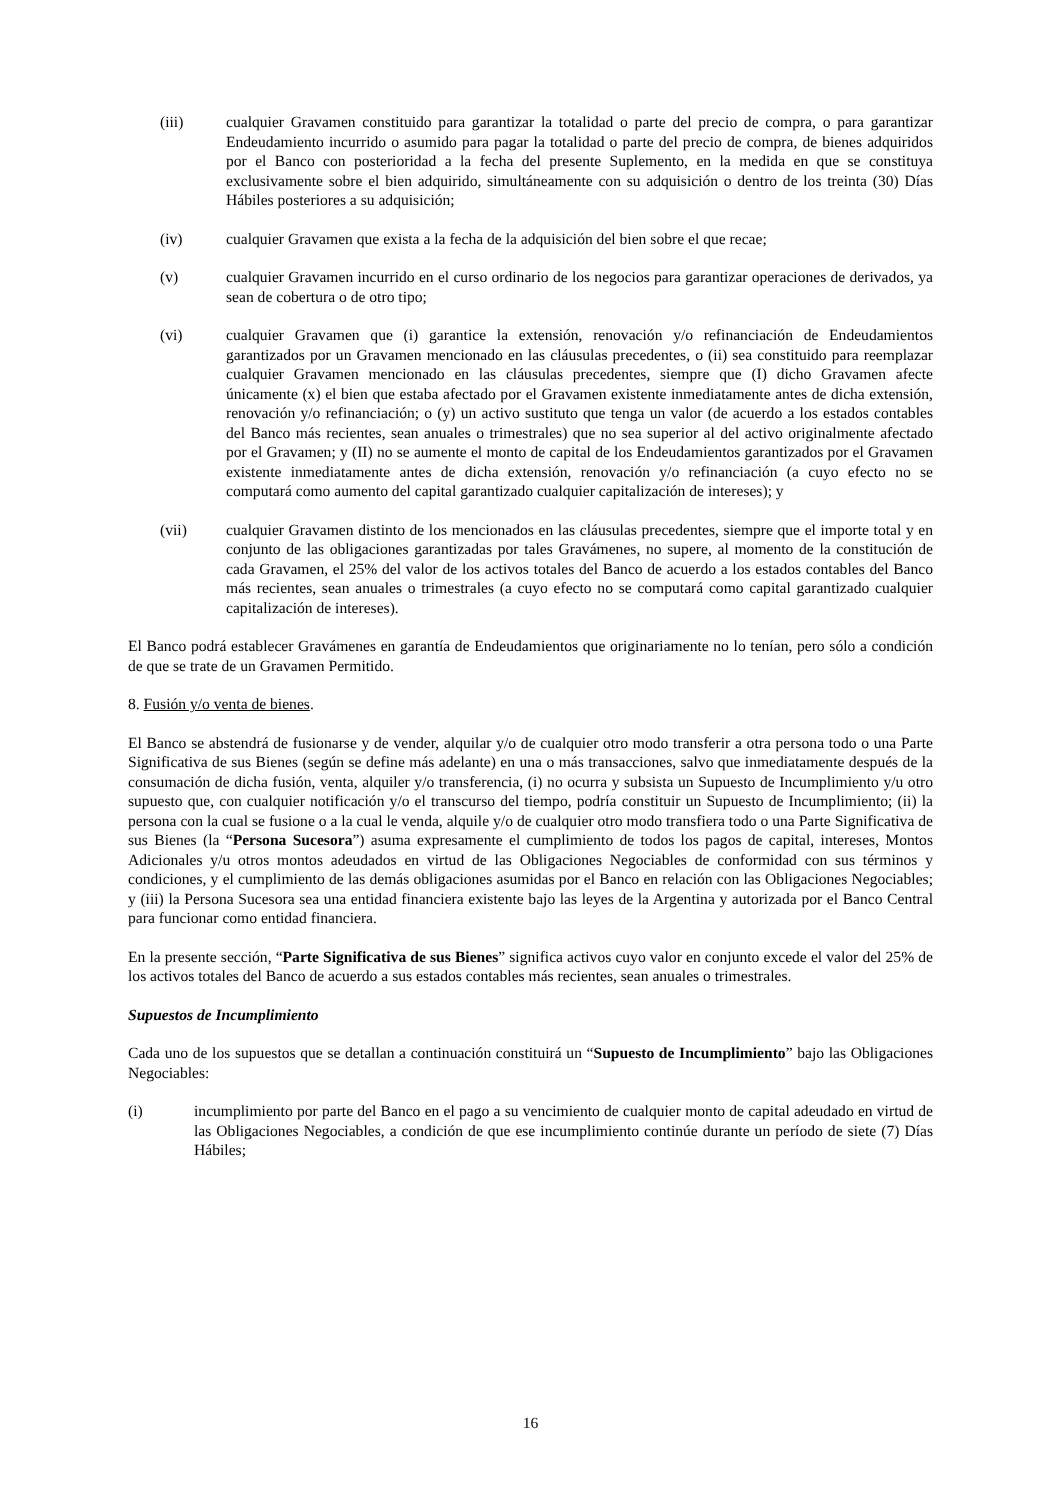(iii) cualquier Gravamen constituido para garantizar la totalidad o parte del precio de compra, o para garantizar Endeudamiento incurrido o asumido para pagar la totalidad o parte del precio de compra, de bienes adquiridos por el Banco con posterioridad a la fecha del presente Suplemento, en la medida en que se constituya exclusivamente sobre el bien adquirido, simultáneamente con su adquisición o dentro de los treinta (30) Días Hábiles posteriores a su adquisición;
(iv) cualquier Gravamen que exista a la fecha de la adquisición del bien sobre el que recae;
(v) cualquier Gravamen incurrido en el curso ordinario de los negocios para garantizar operaciones de derivados, ya sean de cobertura o de otro tipo;
(vi) cualquier Gravamen que (i) garantice la extensión, renovación y/o refinanciación de Endeudamientos garantizados por un Gravamen mencionado en las cláusulas precedentes, o (ii) sea constituido para reemplazar cualquier Gravamen mencionado en las cláusulas precedentes, siempre que (I) dicho Gravamen afecte únicamente (x) el bien que estaba afectado por el Gravamen existente inmediatamente antes de dicha extensión, renovación y/o refinanciación; o (y) un activo sustituto que tenga un valor (de acuerdo a los estados contables del Banco más recientes, sean anuales o trimestrales) que no sea superior al del activo originalmente afectado por el Gravamen; y (II) no se aumente el monto de capital de los Endeudamientos garantizados por el Gravamen existente inmediatamente antes de dicha extensión, renovación y/o refinanciación (a cuyo efecto no se computará como aumento del capital garantizado cualquier capitalización de intereses); y
(vii) cualquier Gravamen distinto de los mencionados en las cláusulas precedentes, siempre que el importe total y en conjunto de las obligaciones garantizadas por tales Gravámenes, no supere, al momento de la constitución de cada Gravamen, el 25% del valor de los activos totales del Banco de acuerdo a los estados contables del Banco más recientes, sean anuales o trimestrales (a cuyo efecto no se computará como capital garantizado cualquier capitalización de intereses).
El Banco podrá establecer Gravámenes en garantía de Endeudamientos que originariamente no lo tenían, pero sólo a condición de que se trate de un Gravamen Permitido.
8. Fusión y/o venta de bienes.
El Banco se abstendrá de fusionarse y de vender, alquilar y/o de cualquier otro modo transferir a otra persona todo o una Parte Significativa de sus Bienes (según se define más adelante) en una o más transacciones, salvo que inmediatamente después de la consumación de dicha fusión, venta, alquiler y/o transferencia, (i) no ocurra y subsista un Supuesto de Incumplimiento y/u otro supuesto que, con cualquier notificación y/o el transcurso del tiempo, podría constituir un Supuesto de Incumplimiento; (ii) la persona con la cual se fusione o a la cual le venda, alquile y/o de cualquier otro modo transfiera todo o una Parte Significativa de sus Bienes (la “Persona Sucesora”) asuma expresamente el cumplimiento de todos los pagos de capital, intereses, Montos Adicionales y/u otros montos adeudados en virtud de las Obligaciones Negociables de conformidad con sus términos y condiciones, y el cumplimiento de las demás obligaciones asumidas por el Banco en relación con las Obligaciones Negociables; y (iii) la Persona Sucesora sea una entidad financiera existente bajo las leyes de la Argentina y autorizada por el Banco Central para funcionar como entidad financiera.
En la presente sección, “Parte Significativa de sus Bienes” significa activos cuyo valor en conjunto excede el valor del 25% de los activos totales del Banco de acuerdo a sus estados contables más recientes, sean anuales o trimestrales.
Supuestos de Incumplimiento
Cada uno de los supuestos que se detallan a continuación constituirá un “Supuesto de Incumplimiento” bajo las Obligaciones Negociables:
(i) incumplimiento por parte del Banco en el pago a su vencimiento de cualquier monto de capital adeudado en virtud de las Obligaciones Negociables, a condición de que ese incumplimiento continúe durante un período de siete (7) Días Hábiles;
16